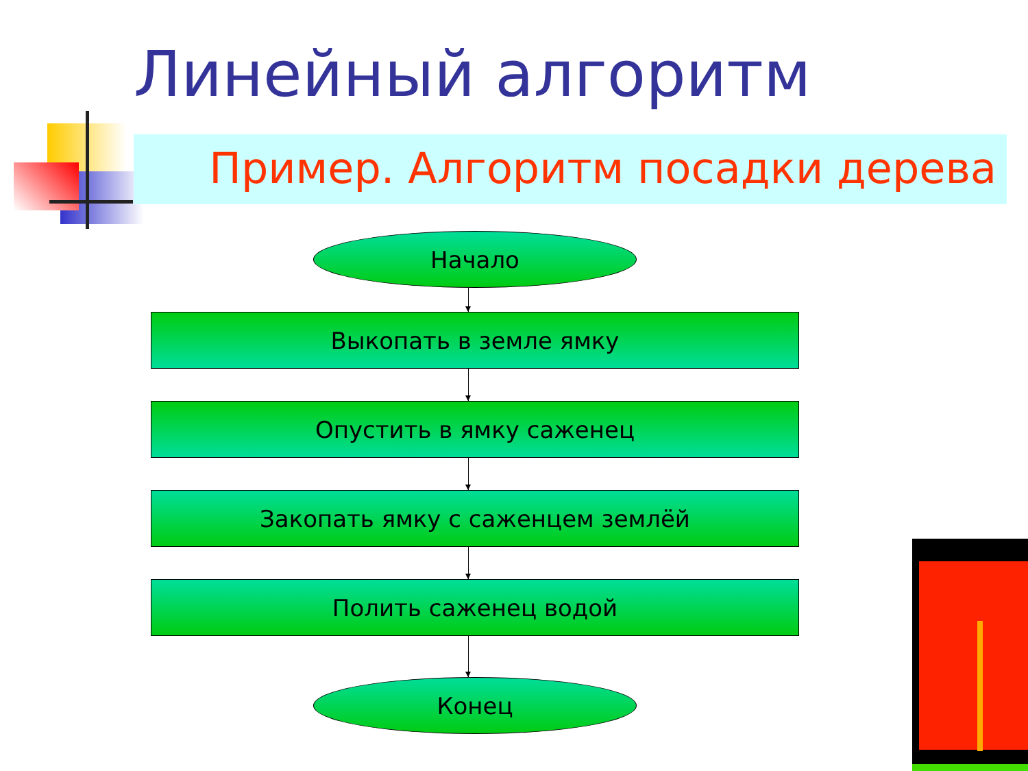Линейный алгоритм
Пример. Алгоритм посадки дерева
Начало
Выкопать в земле ямку
Опустить в ямку саженец
Закопать ямку с саженцем землёй
Полить саженец водой
Конец